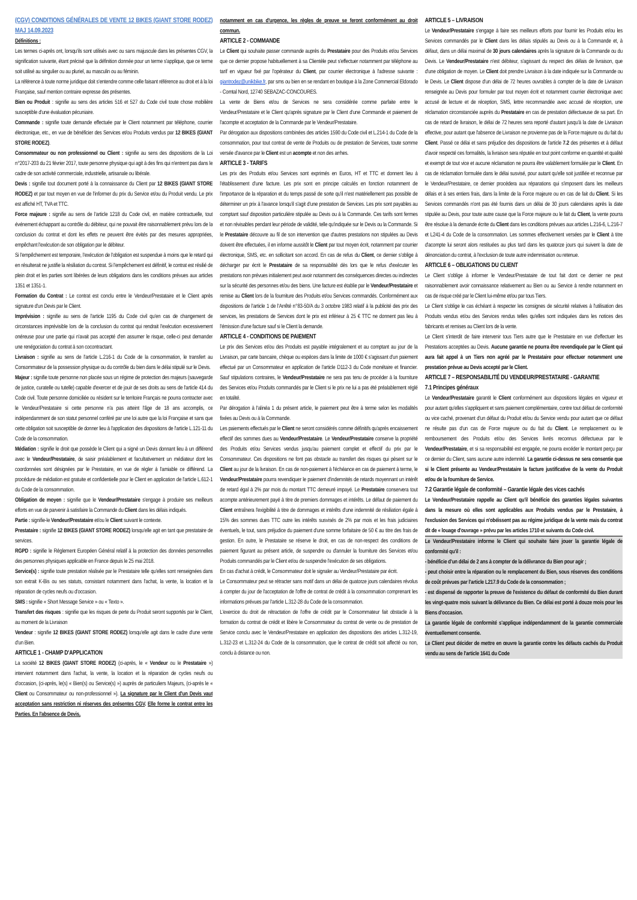(CGV) CONDITIONS GÉNÉRALES DE VENTE 12 BIKES (GIANT STORE RODEZ) MAJ 14.09.2023
Définitions :
Les termes ci-après ont, lorsqu'ils sont utilisés avec ou sans majuscule dans les présentes CGV, la signification suivante, étant précisé que la définition donnée pour un terme s'applique, que ce terme soit utilisé au singulier ou au pluriel, au masculin ou au féminin.
La référence à toute norme juridique doit s'entendre comme celle faisant référence au droit et à la loi Française, sauf mention contraire expresse des présentes.
Bien ou Produit : signifie au sens des articles 516 et 527 du Code civil toute chose mobilière susceptible d'une évaluation pécuniaire.
Commande : signifie toute demande effectuée par le Client notamment par téléphone, courrier électronique, etc., en vue de bénéficier des Services et/ou Produits vendus par 12 BIKES (GIANT STORE RODEZ).
Consommateur ou non professionnel ou Client : signifie au sens des dispositions de la Loi n°2017-203 du 21 février 2017, toute personne physique qui agit à des fins qui n'entrent pas dans le cadre de son activité commerciale, industrielle, artisanale ou libérale.
Devis : signifie tout document porté à la connaissance du Client par 12 BIKES (GIANT STORE RODEZ) et par tout moyen en vue de l'informer du prix du Service et/ou du Produit vendu. Le prix est affiché HT, TVA et TTC.
Force majeure : signifie au sens de l'article 1218 du Code civil, en matière contractuelle, tout événement échappant au contrôle du débiteur, qui ne pouvait être raisonnablement prévu lors de la conclusion du contrat et dont les effets ne peuvent être évités par des mesures appropriées, empêchant l'exécution de son obligation par le débiteur.
Si l'empêchement est temporaire, l'exécution de l'obligation est suspendue à moins que le retard qui en résulterait ne justifie la résiliation du contrat. Si l'empêchement est définitif, le contrat est résilié de plein droit et les parties sont libérées de leurs obligations dans les conditions prévues aux articles 1351 et 1351-1.
Formation du Contrat : Le contrat est conclu entre le Vendeur/Prestataire et le Client après signature d'un Devis par le Client.
Imprévision : signifie au sens de l'article 1195 du Code civil qu'en cas de changement de circonstances imprévisible lors de la conclusion du contrat qui rendrait l'exécution excessivement onéreuse pour une partie qui n'avait pas accepté d'en assumer le risque, celle-ci peut demander une renégociation du contrat à son cocontractant.
Livraison : signifie au sens de l'article L.216-1 du Code de la consommation, le transfert au Consommateur de la possession physique ou du contrôle du bien dans le délai stipulé sur le Devis.
Majeur : signifie toute personne non placée sous un régime de protection des majeurs (sauvegarde de justice, curatelle ou tutelle) capable d'exercer et de jouir de ses droits au sens de l'article 414 du Code civil. Toute personne domiciliée ou résident sur le territoire Français ne pourra contracter avec le Vendeur/Prestataire si cette personne n'a pas atteint l'âge de 18 ans accomplis, ce indépendamment de son statut personnel conféré par une loi autre que la loi Française et sans que cette obligation soit susceptible de donner lieu à l'application des dispositions de l'article L.121-11 du Code de la consommation.
Médiation : signifie le droit que possède le Client qui a signé un Devis donnant lieu à un différend avec le Vendeur/Prestataire, de saisir préalablement et facultativement un médiateur dont les coordonnées sont désignées par le Prestataire, en vue de régler à l'amiable ce différend. La procédure de médiation est gratuite et confidentielle pour le Client en application de l'article L.612-1 du Code de la consommation.
Obligation de moyen : signifie que le Vendeur/Prestataire s'engage à produire ses meilleurs efforts en vue de parvenir à satisfaire la Commande du Client dans les délais indiqués.
Partie : signifie-le Vendeur/Prestataire et/ou le Client suivant le contexte.
Prestataire : signifie 12 BIKES (GIANT STORE RODEZ) lorsqu'elle agit en tant que prestataire de services.
RGPD : signifie le Règlement Européen Général relatif à la protection des données personnelles des personnes physiques applicable en France depuis le 25 mai 2018.
Service(s) : signifie toute prestation réalisée par le Prestataire telle qu'elles sont renseignées dans son extrait K-Bis ou ses statuts, consistant notamment dans l'achat, la vente, la location et la réparation de cycles neufs ou d'occasion.
SMS : signifie « Short Message Service » ou « Texto ».
Transfert des risques : signifie que les risques de perte du Produit seront supportés par le Client, au moment de la Livraison
Vendeur : signifie 12 BIKES (GIANT STORE RODEZ) lorsqu'elle agit dans le cadre d'une vente d'un Bien.
ARTICLE 1 - CHAMP D'APPLICATION
La société 12 BIKES (GIANT STORE RODEZ) (ci-après, le « Vendeur ou le Prestataire ») intervient notamment dans l'achat, la vente, la location et la réparation de cycles neufs ou d'occasion, (ci-après, le(s) « Bien(s) ou Service(s) ») auprès de particuliers Majeurs, (ci-après le « Client ou Consommateur ou non-professionnel »). La signature par le Client d'un Devis vaut acceptation sans restriction ni réserves des présentes CGV. Elle forme le contrat entre les Parties. En l'absence de Devis,
notamment en cas d'urgence, les règles de preuve se feront conformément au droit commun.
ARTICLE 2 - COMMANDE
Le Client qui souhaite passer commande auprès du Prestataire pour des Produits et/ou Services que ce dernier propose habituellement à sa Clientèle peut s'effectuer notamment par téléphone au tarif en vigueur fixé par l'opérateur du Client, par courrier électronique à l'adresse suivante : giantrodez@unikbike.fr, par sms ou bien en se rendant en boutique à la Zone Commercial Eldorado - Comtal Nord, 12740 SEBAZAC-CONCOURES.
La vente de Biens et/ou de Services ne sera considérée comme parfaite entre le Vendeur/Prestataire et le Client qu'après signature par le Client d'une Commande et paiement de l'acompte et acceptation de la Commande par le Vendeur/Prestataire.
Par dérogation aux dispositions combinées des articles 1590 du Code civil et L.214-1 du Code de la consommation, pour tout contrat de vente de Produits ou de prestation de Services, toute somme versée d'avance par le Client est un acompte et non des arrhes.
ARTICLE 3 - TARIFS
Les prix des Produits et/ou Services sont exprimés en Euros, HT et TTC et donnent lieu à l'établissement d'une facture. Les prix sont en principe calculés en fonction notamment de l'importance de la réparation et du temps passé de sorte qu'il n'est matériellement pas possible de déterminer un prix à l'avance lorsqu'il s'agit d'une prestation de Services. Les prix sont payables au comptant sauf disposition particulière stipulée au Devis ou à la Commande. Ces tarifs sont fermes et non révisables pendant leur période de validité, telle qu'indiquée sur le Devis ou la Commande. Si le Prestataire découvre au fil de son intervention que d'autres prestations non stipulées au Devis doivent être effectuées, il en informe aussitôt le Client par tout moyen écrit, notamment par courrier électronique, SMS, etc. en sollicitant son accord. En cas de refus du Client, ce dernier s'oblige à décharger par écrit le Prestataire de sa responsabilité dès lors que le refus d'exécuter les prestations non prévues initialement peut avoir notamment des conséquences directes ou indirectes sur la sécurité des personnes et/ou des biens. Une facture est établie par le Vendeur/Prestataire et remise au Client lors de la fourniture des Produits et/ou Services commandés. Conformément aux dispositions de l'article 1 de l'Arrêté n°83-50/A du 3 octobre 1983 relatif à la publicité des prix des services, les prestations de Services dont le prix est inférieur à 25 € TTC ne donnent pas lieu à l'émission d'une facture sauf si le Client la demande.
ARTICLE 4 - CONDITIONS DE PAIEMENT
Le prix des Services et/ou des Produits est payable intégralement et au comptant au jour de la Livraison, par carte bancaire, chèque ou espèces dans la limite de 1000 € s'agissant d'un paiement effectué par un Consommateur en application de l'article D112-3 du Code monétaire et financier. Sauf stipulations contraires, le Vendeur/Prestataire ne sera pas tenu de procéder à la fourniture des Services et/ou Produits commandés par le Client si le prix ne lui a pas été préalablement réglé en totalité.
Par dérogation à l'alinéa 1 du présent article, le paiement peut être à terme selon les modalités fixées au Devis ou à la Commande.
Les paiements effectués par le Client ne seront considérés comme définitifs qu'après encaissement effectif des sommes dues au Vendeur/Prestataire. Le Vendeur/Prestataire conserve la propriété des Produits et/ou Services vendus jusqu'au paiement complet et effectif du prix par le Consommateur. Ces dispositions ne font pas obstacle au transfert des risques qui pèsent sur le Client au jour de la livraison. En cas de non-paiement à l'échéance en cas de paiement à terme, le Vendeur/Prestataire pourra revendiquer le paiement d'indemnités de retards moyennant un intérêt de retard égal à 2% par mois du montant TTC demeuré impayé. Le Prestataire conservera tout acompte antérieurement payé à titre de premiers dommages et intérêts. Le défaut de paiement du Client entraînera l'exigibilité à titre de dommages et intérêts d'une indemnité de résiliation égale à 15% des sommes dues TTC outre les intérêts susvisés de 2% par mois et les frais judiciaires éventuels, le tout, sans préjudice du paiement d'une somme forfaitaire de 50 € au titre des frais de gestion. En outre, le Prestataire se réserve le droit, en cas de non-respect des conditions de paiement figurant au présent article, de suspendre ou d'annuler la fourniture des Services et/ou Produits commandés par le Client et/ou de suspendre l'exécution de ses obligations.
En cas d'achat à crédit, le Consommateur doit le signaler au Vendeur/Prestataire par écrit.
Le Consommateur peut se rétracter sans motif dans un délai de quatorze jours calendaires révolus à compter du jour de l'acceptation de l'offre de contrat de crédit à la consommation comprenant les informations prévues par l'article L.312-28 du Code de la consommation.
L'exercice du droit de rétractation de l'offre de crédit par le Consommateur fait obstacle à la formation du contrat de crédit et libère le Consommateur du contrat de vente ou de prestation de Service conclu avec le Vendeur/Prestataire en application des dispositions des articles L.312-19, L.312-23 et L.312-24 du Code de la consommation, que le contrat de crédit soit affecté ou non, conclu à distance ou non.
ARTICLE 5 – LIVRAISON
Le Vendeur/Prestataire s'engage à faire ses meilleurs efforts pour fournir les Produits et/ou les Services commandés par le Client dans les délais stipulés au Devis ou à la Commande et, à défaut, dans un délai maximal de 30 jours calendaires après la signature de la Commande ou du Devis. Le Vendeur/Prestataire n'est débiteur, s'agissant du respect des délais de livraison, que d'une obligation de moyen. Le Client doit prendre Livraison à la date indiquée sur la Commande ou le Devis. Le Client dispose d'un délai de 72 heures ouvrables à compter de la date de Livraison renseignée au Devis pour formuler par tout moyen écrit et notamment courrier électronique avec accusé de lecture et de réception, SMS, lettre recommandée avec accusé de réception, une réclamation circonstanciée auprès du Prestataire en cas de prestation défectueuse de sa part. En cas de retard de livraison, le délai de 72 heures sera reporté d'autant jusqu'à la date de Livraison effective, pour autant que l'absence de Livraison ne provienne pas de la Force majeure ou du fait du Client. Passé ce délai et sans préjudice des dispositions de l'article 7.2 des présentes et à défaut d'avoir respecté ces formalités, la livraison sera réputée en tout point conforme en quantité et qualité et exempt de tout vice et aucune réclamation ne pourra être valablement formulée par le Client. En cas de réclamation formulée dans le délai susvisé, pour autant qu'elle soit justifiée et reconnue par le Vendeur/Prestataire, ce dernier procèdera aux réparations qui s'imposent dans les meilleurs délais et à ses entiers frais, dans la limite de la Force majeure ou en cas de fait du Client. Si les Services commandés n'ont pas été fournis dans un délai de 30 jours calendaires après la date stipulée au Devis, pour toute autre cause que la Force majeure ou le fait du Client, la vente pourra être résolue à la demande écrite du Client dans les conditions prévues aux articles L.216-6, L.216-7 et L241-4 du Code de la consommation. Les sommes effectivement versées par le Client à titre d'acompte lui seront alors restituées au plus tard dans les quatorze jours qui suivent la date de dénonciation du contrat, à l'exclusion de toute autre indemnisation ou retenue.
ARTICLE 6 – OBLIGATIONS DU CLIENT
Le Client s'oblige à informer le Vendeur/Prestataire de tout fait dont ce dernier ne peut raisonnablement avoir connaissance relativement au Bien ou au Service à rendre notamment en cas de risque créé par le Client lui-même et/ou par tous Tiers.
Le Client s'oblige le cas échéant à respecter les consignes de sécurité relatives à l'utilisation des Produits vendus et/ou des Services rendus telles qu'elles sont indiquées dans les notices des fabricants et remises au Client lors de la vente.
Le Client s'interdit de faire intervenir tous Tiers autre que le Prestataire en vue d'effectuer les Prestations acceptées au Devis. Aucune garantie ne pourra être revendiquée par le Client qui aura fait appel à un Tiers non agréé par le Prestataire pour effectuer notamment une prestation prévue au Devis accepté par le Client.
ARTICLE 7 – RESPONSABILITÉ DU VENDEUR/PRESTATAIRE - GARANTIE
7.1 Principes généraux
Le Vendeur/Prestataire garantit le Client conformément aux dispositions légales en vigueur et pour autant qu'elles s'appliquent et sans paiement complémentaire, contre tout défaut de conformité ou vice caché, provenant d'un défaut du Produit et/ou du Service vendu pour autant que ce défaut ne résulte pas d'un cas de Force majeure ou du fait du Client. Le remplacement ou le remboursement des Produits et/ou des Services livrés reconnus défectueux par le Vendeur/Prestataire, et si sa responsabilité est engagée, ne pourra excéder le montant perçu par ce dernier du Client, sans aucune autre indemnité. La garantie ci-dessus ne sera consentie que si le Client présente au Vendeur/Prestataire la facture justificative de la vente du Produit et/ou de la fourniture de Service.
7.2 Garantie légale de conformité – Garantie légale des vices cachés
Le Vendeur/Prestataire rappelle au Client qu'il bénéficie des garanties légales suivantes dans la mesure où elles sont applicables aux Produits vendus par le Prestataire, à l'exclusion des Services qui n'obéissent pas au régime juridique de la vente mais du contrat dit de « louage d'ouvrage » prévu par les articles 1710 et suivants du Code civil.
Le Vendeur/Prestataire informe le Client qui souhaite faire jouer la garantie légale de conformité qu'il :
- bénéficie d'un délai de 2 ans à compter de la délivrance du Bien pour agir ;
- peut choisir entre la réparation ou le remplacement du Bien, sous réserves des conditions de coût prévues par l'article L217.9 du Code de la consommation ;
- est dispensé de rapporter la preuve de l'existence du défaut de conformité du Bien durant les vingt-quatre mois suivant la délivrance du Bien. Ce délai est porté à douze mois pour les Biens d'occasion.
La garantie légale de conformité s'applique indépendamment de la garantie commerciale éventuellement consentie.
Le Client peut décider de mettre en œuvre la garantie contre les défauts cachés du Produit vendu au sens de l'article 1641 du Code